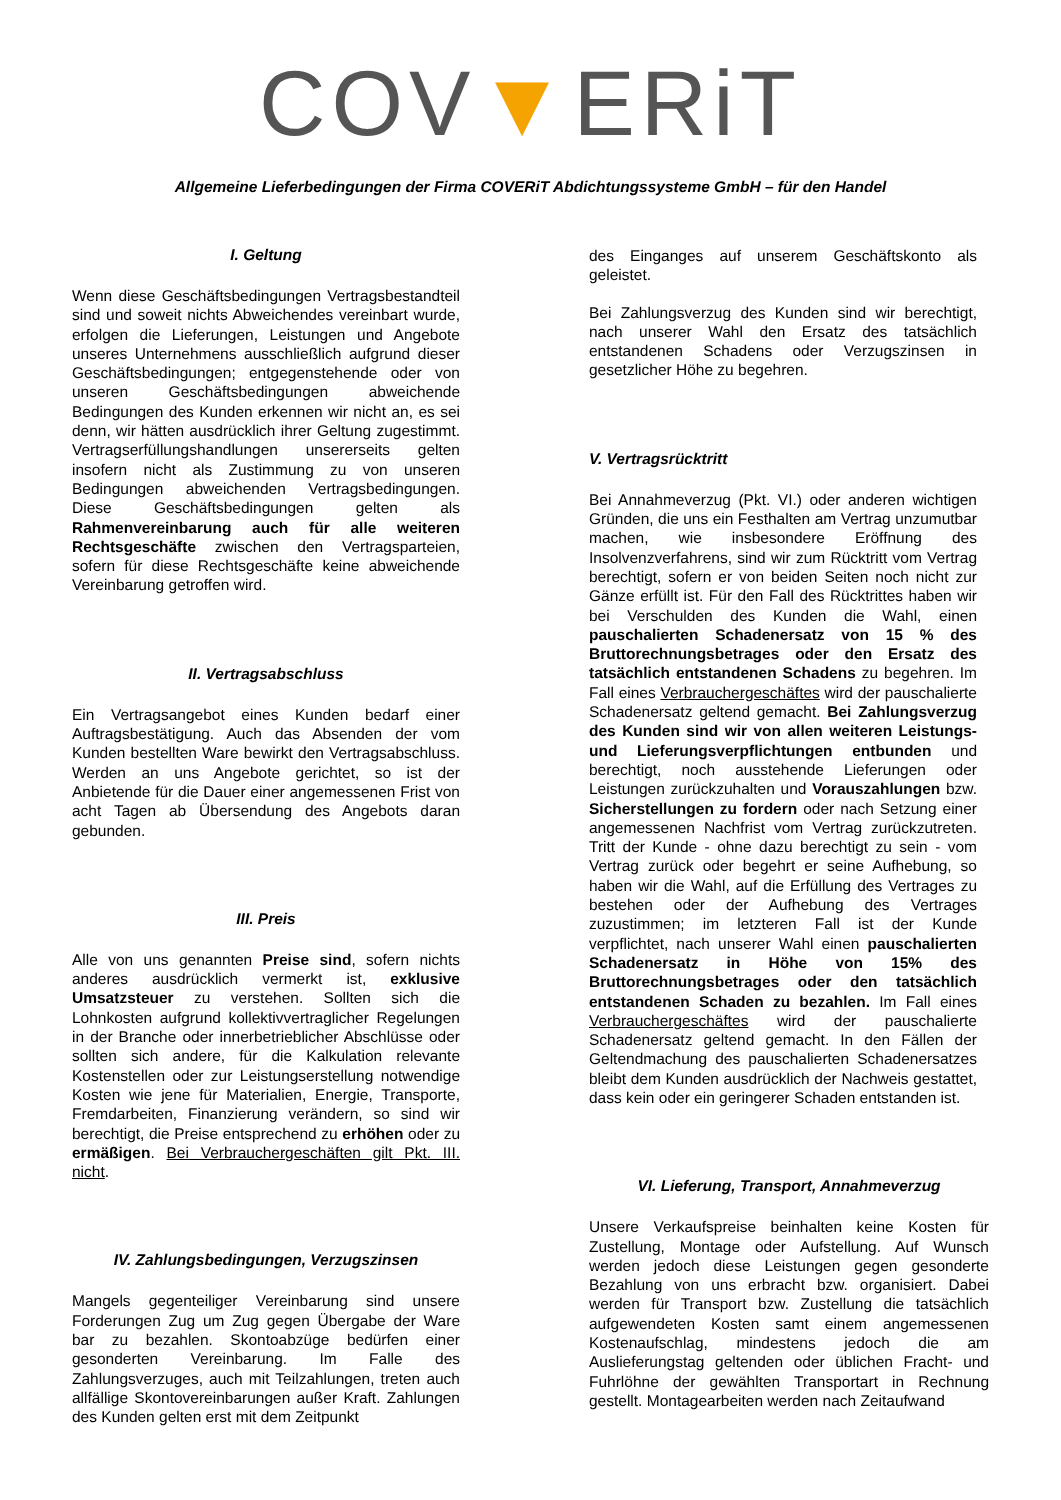COV▼ERiT
Allgemeine Lieferbedingungen der Firma COVERiT Abdichtungssysteme GmbH – für den Handel
I. Geltung
Wenn diese Geschäftsbedingungen Vertragsbestandteil sind und soweit nichts Abweichendes vereinbart wurde, erfolgen die Lieferungen, Leistungen und Angebote unseres Unternehmens ausschließlich aufgrund dieser Geschäftsbedingungen; entgegenstehende oder von unseren Geschäftsbedingungen abweichende Bedingungen des Kunden erkennen wir nicht an, es sei denn, wir hätten ausdrücklich ihrer Geltung zugestimmt. Vertragserfüllungshandlungen unsererseits gelten insofern nicht als Zustimmung zu von unseren Bedingungen abweichenden Vertragsbedingungen. Diese Geschäftsbedingungen gelten als Rahmenvereinbarung auch für alle weiteren Rechtsgeschäfte zwischen den Vertragsparteien, sofern für diese Rechtsgeschäfte keine abweichende Vereinbarung getroffen wird.
II. Vertragsabschluss
Ein Vertragsangebot eines Kunden bedarf einer Auftragsbestätigung. Auch das Absenden der vom Kunden bestellten Ware bewirkt den Vertragsabschluss. Werden an uns Angebote gerichtet, so ist der Anbietende für die Dauer einer angemessenen Frist von acht Tagen ab Übersendung des Angebots daran gebunden.
III. Preis
Alle von uns genannten Preise sind, sofern nichts anderes ausdrücklich vermerkt ist, exklusive Umsatzsteuer zu verstehen. Sollten sich die Lohnkosten aufgrund kollektivvertraglicher Regelungen in der Branche oder innerbetrieblicher Abschlüsse oder sollten sich andere, für die Kalkulation relevante Kostenstellen oder zur Leistungserstellung notwendige Kosten wie jene für Materialien, Energie, Transporte, Fremdarbeiten, Finanzierung verändern, so sind wir berechtigt, die Preise entsprechend zu erhöhen oder zu ermäßigen. Bei Verbrauchergeschäften gilt Pkt. III. nicht.
IV. Zahlungsbedingungen, Verzugszinsen
Mangels gegenteiliger Vereinbarung sind unsere Forderungen Zug um Zug gegen Übergabe der Ware bar zu bezahlen. Skontoabzüge bedürfen einer gesonderten Vereinbarung. Im Falle des Zahlungsverzuges, auch mit Teilzahlungen, treten auch allfällige Skontovereinbarungen außer Kraft. Zahlungen des Kunden gelten erst mit dem Zeitpunkt
des Einganges auf unserem Geschäftskonto als geleistet.
Bei Zahlungsverzug des Kunden sind wir berechtigt, nach unserer Wahl den Ersatz des tatsächlich entstandenen Schadens oder Verzugszinsen in gesetzlicher Höhe zu begehren.
V. Vertragsrücktritt
Bei Annahmeverzug (Pkt. VI.) oder anderen wichtigen Gründen, die uns ein Festhalten am Vertrag unzumutbar machen, wie insbesondere Eröffnung des Insolvenzverfahrens, sind wir zum Rücktritt vom Vertrag berechtigt, sofern er von beiden Seiten noch nicht zur Gänze erfüllt ist. Für den Fall des Rücktrittes haben wir bei Verschulden des Kunden die Wahl, einen pauschalierten Schadenersatz von 15 % des Bruttorechnungsbetrages oder den Ersatz des tatsächlich entstandenen Schadens zu begehren. Im Fall eines Verbrauchergeschäftes wird der pauschalierte Schadenersatz geltend gemacht. Bei Zahlungsverzug des Kunden sind wir von allen weiteren Leistungs- und Lieferungsverpflichtungen entbunden und berechtigt, noch ausstehende Lieferungen oder Leistungen zurückzuhalten und Vorauszahlungen bzw. Sicherstellungen zu fordern oder nach Setzung einer angemessenen Nachfrist vom Vertrag zurückzutreten. Tritt der Kunde - ohne dazu berechtigt zu sein - vom Vertrag zurück oder begehrt er seine Aufhebung, so haben wir die Wahl, auf die Erfüllung des Vertrages zu bestehen oder der Aufhebung des Vertrages zuzustimmen; im letzteren Fall ist der Kunde verpflichtet, nach unserer Wahl einen pauschalierten Schadenersatz in Höhe von 15% des Bruttorechnungsbetrages oder den tatsächlich entstandenen Schaden zu bezahlen. Im Fall eines Verbrauchergeschäftes wird der pauschalierte Schadenersatz geltend gemacht. In den Fällen der Geltendmachung des pauschalierten Schadenersatzes bleibt dem Kunden ausdrücklich der Nachweis gestattet, dass kein oder ein geringerer Schaden entstanden ist.
VI. Lieferung, Transport, Annahmeverzug
Unsere Verkaufspreise beinhalten keine Kosten für Zustellung, Montage oder Aufstellung. Auf Wunsch werden jedoch diese Leistungen gegen gesonderte Bezahlung von uns erbracht bzw. organisiert. Dabei werden für Transport bzw. Zustellung die tatsächlich aufgewendeten Kosten samt einem angemessenen Kostenaufschlag, mindestens jedoch die am Auslieferungstag geltenden oder üblichen Fracht- und Fuhrlöhne der gewählten Transportart in Rechnung gestellt. Montagearbeiten werden nach Zeitaufwand